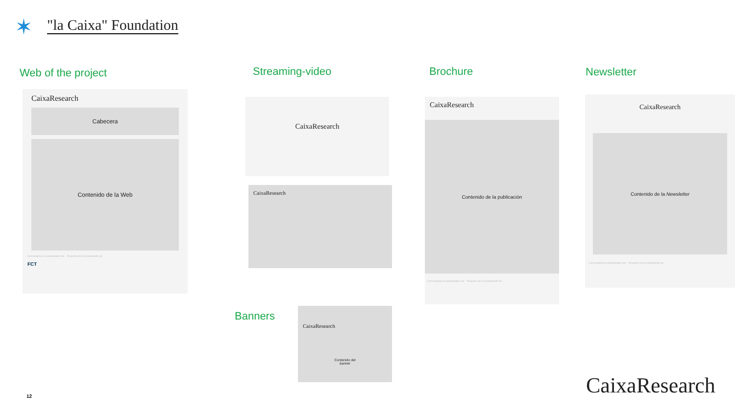✶ "la Caixa" Foundation
Web of the project Streaming-video Brochure Newsletter
Banners
CaixaResearch
Cabecera
Contenido de la Web
Convocatoria en partenariado con: Proyecto con la colaboración de:
FCT
CaixaResearch
CaixaResearch
CaixaResearch
Contenido de la publicación
Convocatoria en partenariado con: Proyecto con la colaboración de:
CaixaResearch
Contenido de la Newsletter
Convocatoria en partenariado con: Proyecto con la colaboración de:
CaixaResearch
Contenido del
banner
CaixaResearch
12